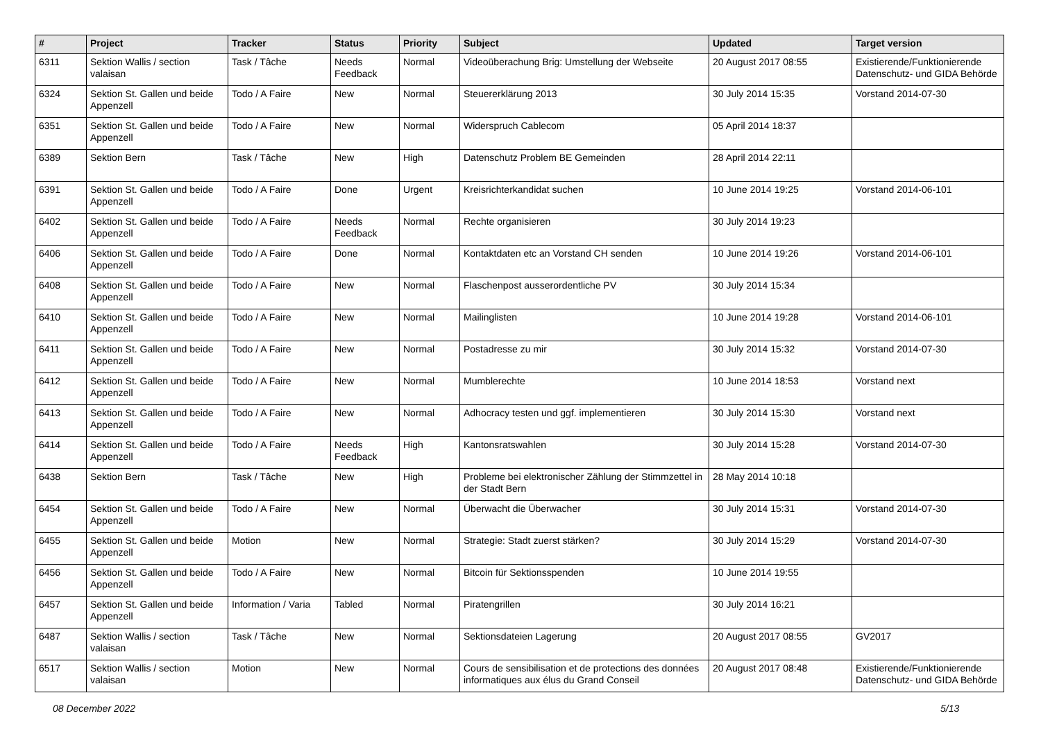| # | Project | Tracker | Status | Priority | Subject | Updated | Target version |
| --- | --- | --- | --- | --- | --- | --- | --- |
| 6311 | Sektion Wallis / section valaisan | Task / Tâche | Needs Feedback | Normal | Videoüberachung Brig: Umstellung der Webseite | 20 August 2017 08:55 | Existierende/Funktionierende Datenschutz- und GIDA Behörde |
| 6324 | Sektion St. Gallen und beide Appenzell | Todo / A Faire | New | Normal | Steuererklärung 2013 | 30 July 2014 15:35 | Vorstand 2014-07-30 |
| 6351 | Sektion St. Gallen und beide Appenzell | Todo / A Faire | New | Normal | Widerspruch Cablecom | 05 April 2014 18:37 | |
| 6389 | Sektion Bern | Task / Tâche | New | High | Datenschutz Problem BE Gemeinden | 28 April 2014 22:11 | |
| 6391 | Sektion St. Gallen und beide Appenzell | Todo / A Faire | Done | Urgent | Kreisrichterkandidat suchen | 10 June 2014 19:25 | Vorstand 2014-06-101 |
| 6402 | Sektion St. Gallen und beide Appenzell | Todo / A Faire | Needs Feedback | Normal | Rechte organisieren | 30 July 2014 19:23 | |
| 6406 | Sektion St. Gallen und beide Appenzell | Todo / A Faire | Done | Normal | Kontaktdaten etc an Vorstand CH senden | 10 June 2014 19:26 | Vorstand 2014-06-101 |
| 6408 | Sektion St. Gallen und beide Appenzell | Todo / A Faire | New | Normal | Flaschenpost ausserordentliche PV | 30 July 2014 15:34 | |
| 6410 | Sektion St. Gallen und beide Appenzell | Todo / A Faire | New | Normal | Mailinglisten | 10 June 2014 19:28 | Vorstand 2014-06-101 |
| 6411 | Sektion St. Gallen und beide Appenzell | Todo / A Faire | New | Normal | Postadresse zu mir | 30 July 2014 15:32 | Vorstand 2014-07-30 |
| 6412 | Sektion St. Gallen und beide Appenzell | Todo / A Faire | New | Normal | Mumblerechte | 10 June 2014 18:53 | Vorstand next |
| 6413 | Sektion St. Gallen und beide Appenzell | Todo / A Faire | New | Normal | Adhocracy testen und ggf. implementieren | 30 July 2014 15:30 | Vorstand next |
| 6414 | Sektion St. Gallen und beide Appenzell | Todo / A Faire | Needs Feedback | High | Kantonsratswahlen | 30 July 2014 15:28 | Vorstand 2014-07-30 |
| 6438 | Sektion Bern | Task / Tâche | New | High | Probleme bei elektronischer Zählung der Stimmzettel in der Stadt Bern | 28 May 2014 10:18 | |
| 6454 | Sektion St. Gallen und beide Appenzell | Todo / A Faire | New | Normal | Überwacht die Überwacher | 30 July 2014 15:31 | Vorstand 2014-07-30 |
| 6455 | Sektion St. Gallen und beide Appenzell | Motion | New | Normal | Strategie: Stadt zuerst stärken? | 30 July 2014 15:29 | Vorstand 2014-07-30 |
| 6456 | Sektion St. Gallen und beide Appenzell | Todo / A Faire | New | Normal | Bitcoin für Sektionsspenden | 10 June 2014 19:55 | |
| 6457 | Sektion St. Gallen und beide Appenzell | Information / Varia | Tabled | Normal | Piratengrillen | 30 July 2014 16:21 | |
| 6487 | Sektion Wallis / section valaisan | Task / Tâche | New | Normal | Sektionsdateien Lagerung | 20 August 2017 08:55 | GV2017 |
| 6517 | Sektion Wallis / section valaisan | Motion | New | Normal | Cours de sensibilisation et de protections des données informatiques aux élus du Grand Conseil | 20 August 2017 08:48 | Existierende/Funktionierende Datenschutz- und GIDA Behörde |
08 December 2022 5/13